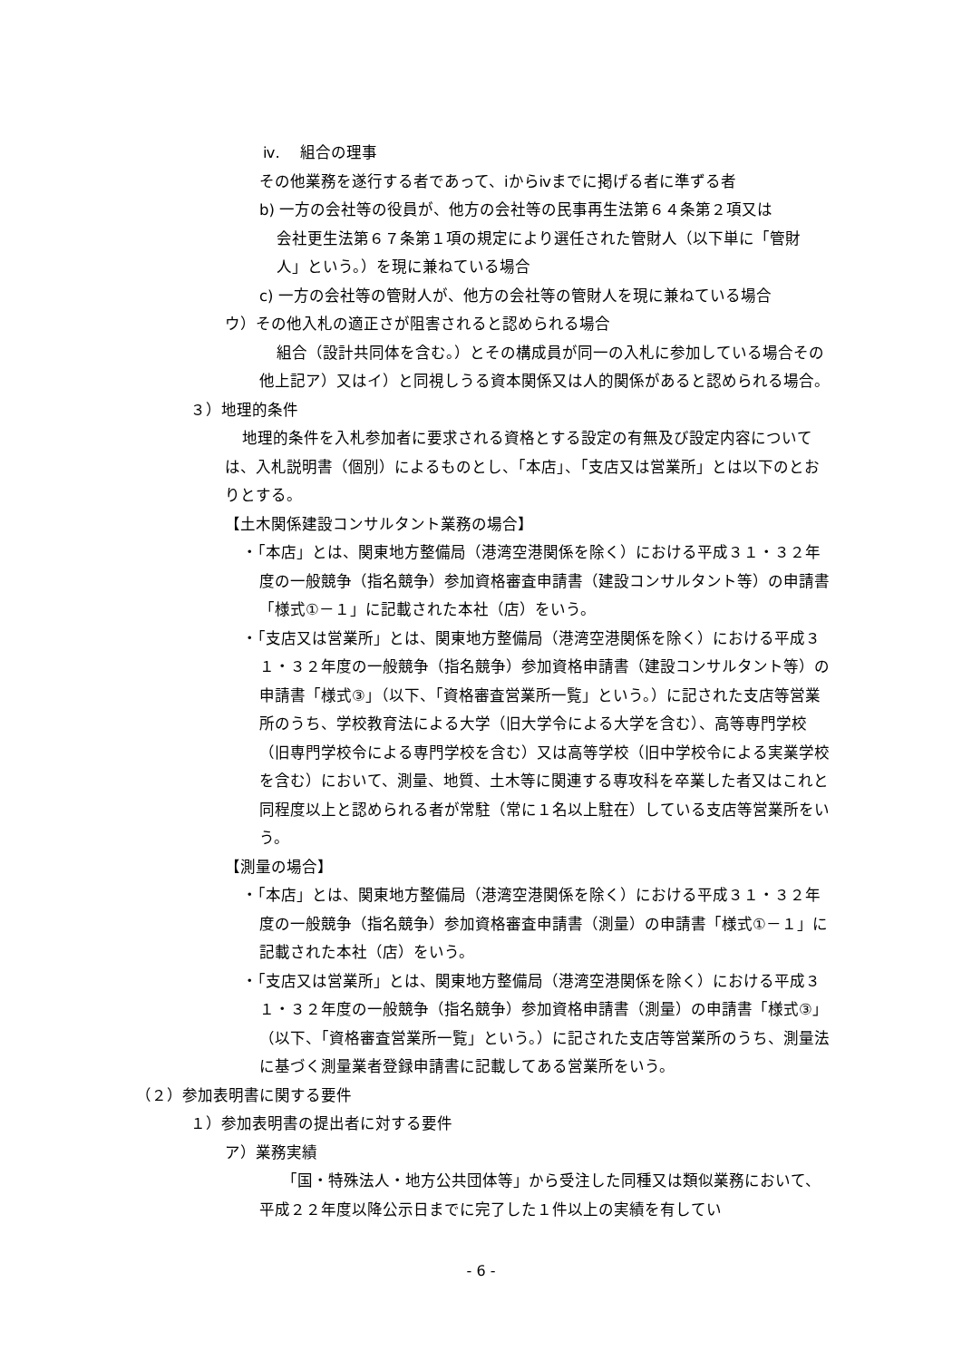ⅳ.　 組合の理事
その他業務を遂行する者であって、ⅰからⅳまでに掲げる者に準ずる者
b) 一方の会社等の役員が、他方の会社等の民事再生法第６４条第２項又は
会社更生法第６７条第１項の規定により選任された管財人（以下単に「管財人」という。）を現に兼ねている場合
c) 一方の会社等の管財人が、他方の会社等の管財人を現に兼ねている場合
ウ）その他入札の適正さが阻害されると認められる場合
組合（設計共同体を含む。）とその構成員が同一の入札に参加している場合その他上記ア）又はイ）と同視しうる資本関係又は人的関係があると認められる場合。
３）地理的条件
地理的条件を入札参加者に要求される資格とする設定の有無及び設定内容については、入札説明書（個別）によるものとし、「本店」、「支店又は営業所」とは以下のとおりとする。
【土木関係建設コンサルタント業務の場合】
・「本店」とは、関東地方整備局（港湾空港関係を除く）における平成３１・３２年度の一般競争（指名競争）参加資格審査申請書（建設コンサルタント等）の申請書「様式①－１」に記載された本社（店）をいう。
・「支店又は営業所」とは、関東地方整備局（港湾空港関係を除く）における平成３１・３２年度の一般競争（指名競争）参加資格申請書（建設コンサルタント等）の申請書「様式③」（以下、「資格審査営業所一覧」という。）に記された支店等営業所のうち、学校教育法による大学（旧大学令による大学を含む）、高等専門学校（旧専門学校令による専門学校を含む）又は高等学校（旧中学校令による実業学校を含む）において、測量、地質、土木等に関連する専攻科を卒業した者又はこれと同程度以上と認められる者が常駐（常に１名以上駐在）している支店等営業所をいう。
【測量の場合】
・「本店」とは、関東地方整備局（港湾空港関係を除く）における平成３１・３２年度の一般競争（指名競争）参加資格審査申請書（測量）の申請書「様式①－１」に記載された本社（店）をいう。
・「支店又は営業所」とは、関東地方整備局（港湾空港関係を除く）における平成３１・３２年度の一般競争（指名競争）参加資格申請書（測量）の申請書「様式③」（以下、「資格審査営業所一覧」という。）に記された支店等営業所のうち、測量法に基づく測量業者登録申請書に記載してある営業所をいう。
（２）参加表明書に関する要件
１）参加表明書の提出者に対する要件
ア）業務実績
「国・特殊法人・地方公共団体等」から受注した同種又は類似業務において、平成２２年度以降公示日までに完了した１件以上の実績を有してい
- 6 -